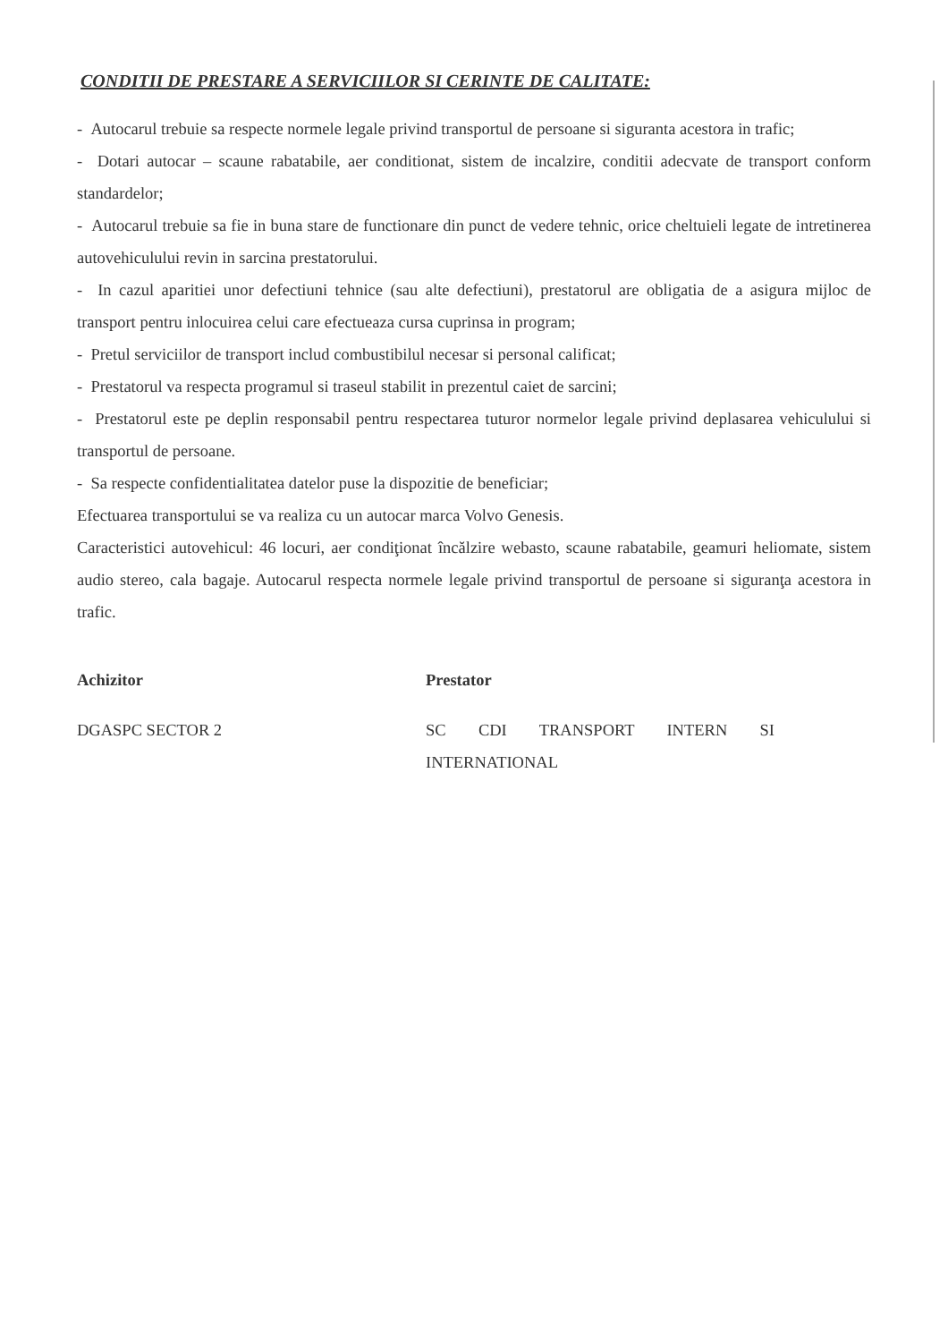CONDITII DE PRESTARE A SERVICIILOR SI CERINTE DE CALITATE:
- Autocarul trebuie sa respecte normele legale privind transportul de persoane si siguranta acestora in trafic;
- Dotari autocar – scaune rabatabile, aer conditionat, sistem de incalzire, conditii adecvate de transport conform standardelor;
- Autocarul trebuie sa fie in buna stare de functionare din punct de vedere tehnic, orice cheltuieli legate de intretinerea autovehiculului revin in sarcina prestatorului.
- In cazul aparitiei unor defectiuni tehnice (sau alte defectiuni), prestatorul are obligatia de a asigura mijloc de transport pentru inlocuirea celui care efectueaza cursa cuprinsa in program;
- Pretul serviciilor de transport includ combustibilul necesar si personal calificat;
- Prestatorul va respecta programul si traseul stabilit in prezentul caiet de sarcini;
- Prestatorul este pe deplin responsabil pentru respectarea tuturor normelor legale privind deplasarea vehiculului si transportul de persoane.
- Sa respecte confidentialitatea datelor puse la dispozitie de beneficiar;
Efectuarea transportului se va realiza cu un autocar marca Volvo Genesis.
Caracteristici autovehicul: 46 locuri, aer condiţionat încălzire webasto, scaune rabatabile, geamuri heliomate, sistem audio stereo, cala bagaje. Autocarul respecta normele legale privind transportul de persoane si siguranţa acestora in trafic.
Achizitor
DGASPC SECTOR 2
Prestator
SC CDI TRANSPORT INTERN SI INTERNATIONAL